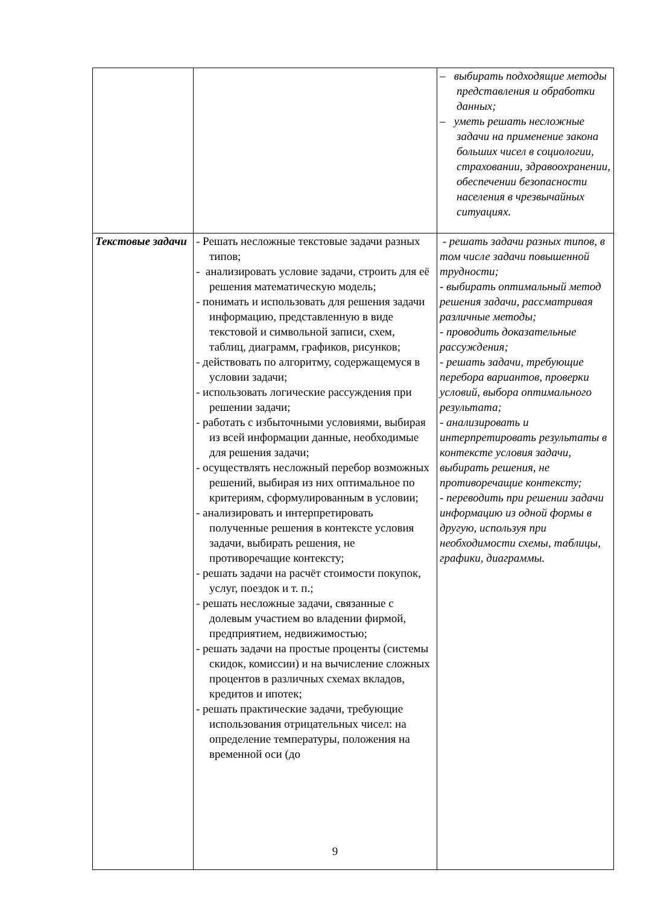| | | – выбирать подходящие методы представления и обработки данных; – уметь решать несложные задачи на применение закона больших чисел в социологии, страховании, здравоохранении, обеспечении безопасности населения в чрезвычайных ситуациях. |
| Текстовые задачи | - Решать несложные текстовые задачи разных типов; - анализировать условие задачи, строить для её решения математическую модель; - понимать и использовать для решения задачи информацию, представленную в виде текстовой и символьной записи, схем, таблиц, диаграмм, графиков, рисунков; - действовать по алгоритму, содержащемуся в условии задачи; - использовать логические рассуждения при решении задачи; - работать с избыточными условиями, выбирая из всей информации данные, необходимые для решения задачи; - осуществлять несложный перебор возможных решений, выбирая из них оптимальное по критериям, сформулированным в условии; - анализировать и интерпретировать полученные решения в контексте условия задачи, выбирать решения, не противоречащие контексту; - решать задачи на расчёт стоимости покупок, услуг, поездок и т. п.; - решать несложные задачи, связанные с долевым участием во владении фирмой, предприятием, недвижимостью; - решать задачи на простые проценты (системы скидок, комиссии) и на вычисление сложных процентов в различных схемах вкладов, кредитов и ипотек; - решать практические задачи, требующие использования отрицательных чисел: на определение температуры, положения на временной оси (до | - решать задачи разных типов, в том числе задачи повышенной трудности; - выбирать оптимальный метод решения задачи, рассматривая различные методы; - проводить доказательные рассуждения; - решать задачи, требующие перебора вариантов, проверки условий, выбора оптимального результата; - анализировать и интерпретировать результаты в контексте условия задачи, выбирать решения, не противоречащие контексту; - переводить при решении задачи информацию из одной формы в другую, используя при необходимости схемы, таблицы, графики, диаграммы. |
9